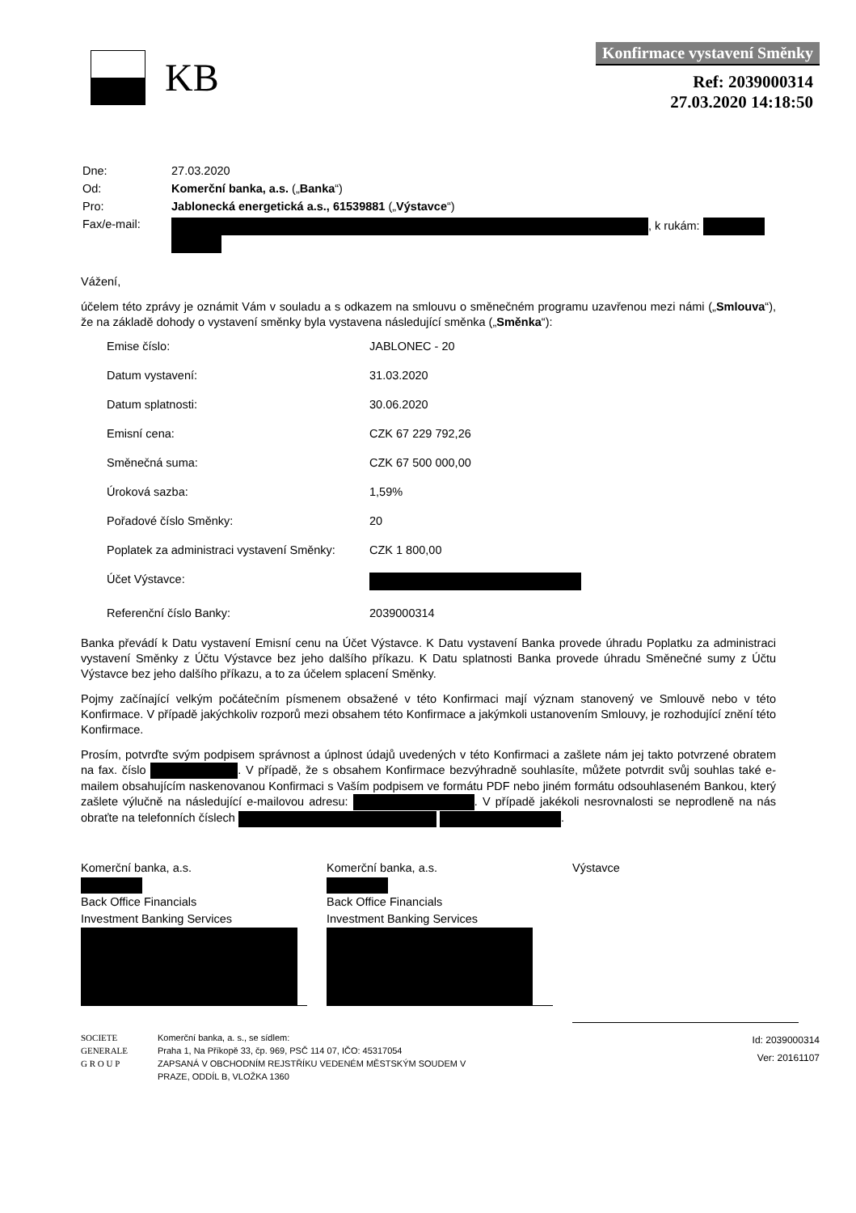KB
Konfirmace vystavení Směnky
Ref: 2039000314
27.03.2020 14:18:50
| Dne: | 27.03.2020 |
| Od: | Komerční banka, a.s. („ Banka “) |
| Pro: | Jablonecká energetická a.s., 61539881 („ Výstavce “) |
| Fax/e-mail: | , k rukám: |
Vážení,
účelem této zprávy je oznámit Vám v souladu a s odkazem na smlouvu o směnečném programu uzavřenou mezi námi („Smlouva“), že na základě dohody o vystavení směnky byla vystavena následující směnka („Směnka“):
| Emise číslo: | JABLONEC - 20 |
| Datum vystavení: | 31.03.2020 |
| Datum splatnosti: | 30.06.2020 |
| Emisní cena: | CZK 67 229 792,26 |
| Směnečná suma: | CZK 67 500 000,00 |
| Úroková sazba: | 1,59% |
| Pořadové číslo Směnky: | 20 |
| Poplatek za administraci vystavení Směnky: | CZK 1 800,00 |
| Účet Výstavce: | |
| Referenční číslo Banky: | 2039000314 |
Banka převádí k Datu vystavení Emisní cenu na Účet Výstavce. K Datu vystavení Banka provede úhradu Poplatku za administraci vystavení Směnky z Účtu Výstavce bez jeho dalšího příkazu. K Datu splatnosti Banka provede úhradu Směnečné sumy z Účtu Výstavce bez jeho dalšího příkazu, a to za účelem splacení Směnky.
Pojmy začínající velkým počátečním písmenem obsažené v této Konfirmaci mají význam stanovený ve Smlouvě nebo v této Konfirmace. V případě jakýchkoliv rozporů mezi obsahem této Konfirmace a jakýmkoli ustanovením Smlouvy, je rozhodující znění této Konfirmace.
Prosím, potvrďte svým podpisem správnost a úplnost údajů uvedených v této Konfirmaci a zašlete nám jej takto potvrzené obratem na fax. číslo . V případě, že s obsahem Konfirmace bezvýhradně souhlasíte, můžete potvrdit svůj souhlas také e-mailem obsahujícím naskenovanou Konfirmaci s Vaším podpisem ve formátu PDF nebo jiném formátu odsouhlaseném Bankou, který zašlete výlučně na následující e-mailovou adresu: . V případě jakékoli nesrovnalosti se neprodleně na nás obraťte na telefonních číslech .
Komerční banka, a.s.
Back Office Financials
Investment Banking Services
Komerční banka, a.s.
Back Office Financials
Investment Banking Services
Výstavce
SOCIETE
GENERALE
G R O U P
Komerční banka, a. s., se sídlem:
Praha 1, Na Příkopě 33, čp. 969, PSČ 114 07, IČO: 45317054
ZAPSANÁ V OBCHODNÍM REJSTŘÍKU VEDENÉM MĚSTSKÝM SOUDEM V
PRAZE, ODDÍL B, VLOŽKA 1360
Id: 2039000314
Ver: 20161107